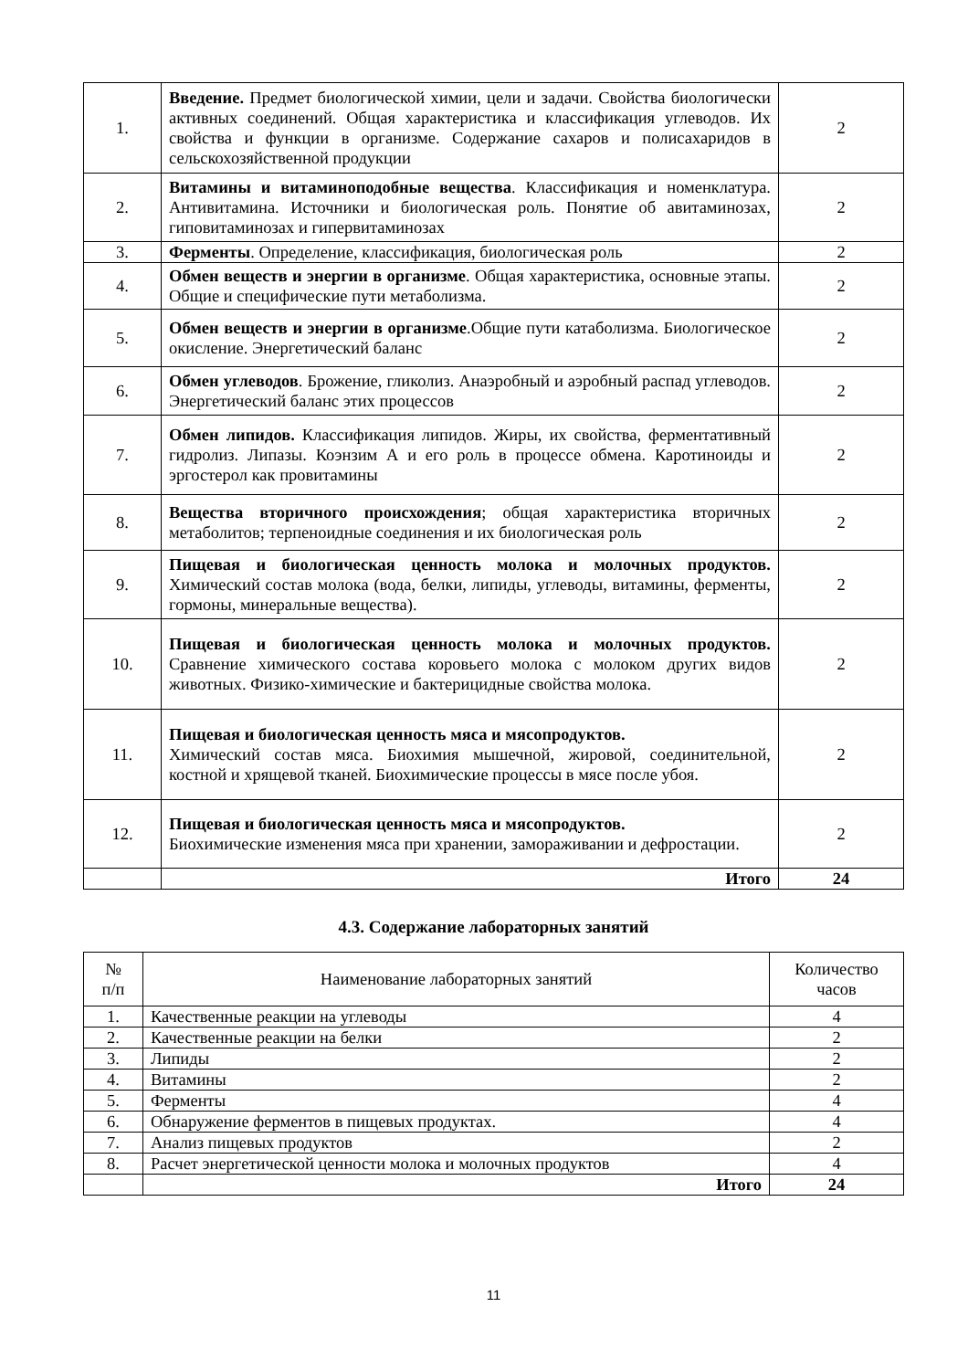| 1. | Введение. Предмет биологической химии, цели и задачи. Свойства биологически активных соединений. Общая характеристика и классификация углеводов. Их свойства и функции в организме. Содержание сахаров и полисахаридов в сельскохозяйственной продукции | 2 |
| 2. | Витамины и витаминоподобные вещества . Классификация и номенклатура. Антивитамина. Источники и биологическая роль. Понятие об авитаминозах, гиповитаминозах и гипервитаминозах | 2 |
| 3. | Ферменты . Определение, классификация, биологическая роль | 2 |
| 4. | Обмен веществ и энергии в организме . Общая характеристика, основные этапы. Общие и специфические пути метаболизма. | 2 |
| 5. | Обмен веществ и энергии в организме .Общие пути катаболизма. Биологическое окисление. Энергетический баланс | 2 |
| 6. | Обмен углеводов . Брожение, гликолиз. Анаэробный и аэробный распад углеводов. Энергетический баланс этих процессов | 2 |
| 7. | Обмен липидов. Классификация липидов. Жиры, их свойства, ферментативный гидролиз. Липазы. Коэнзим А и его роль в процессе обмена. Каротиноиды и эргостерол как провитамины | 2 |
| 8. | Вещества вторичного происхождения ; общая характеристика вторичных метаболитов; терпеноидные соединения и их биологическая роль | 2 |
| 9. | Пищевая и биологическая ценность молока и молочных продуктов. Химический состав молока (вода, белки, липиды, углеводы, витамины, ферменты, гормоны, минеральные вещества). | 2 |
| 10. | Пищевая и биологическая ценность молока и молочных продуктов. Сравнение химического состава коровьего молока с молоком других видов животных. Физико-химические и бактерицидные свойства молока. | 2 |
| 11. | Пищевая и биологическая ценность мяса и мясопродуктов. Химический состав мяса. Биохимия мышечной, жировой, соединительной, костной и хрящевой тканей. Биохимические процессы в мясе после убоя. | 2 |
| 12. | Пищевая и биологическая ценность мяса и мясопродуктов. Биохимические изменения мяса при хранении, замораживании и дефростации. | 2 |
| | Итого | 24 |
4.3. Содержание лабораторных занятий
| № п/п | Наименование лабораторных занятий | Количество часов |
| 1. | Качественные реакции на углеводы | 4 |
| 2. | Качественные реакции на белки | 2 |
| 3. | Липиды | 2 |
| 4. | Витамины | 2 |
| 5. | Ферменты | 4 |
| 6. | Обнаружение ферментов в пищевых продуктах. | 4 |
| 7. | Анализ пищевых продуктов | 2 |
| 8. | Расчет энергетической ценности молока и молочных продуктов | 4 |
| | Итого | 24 |
11